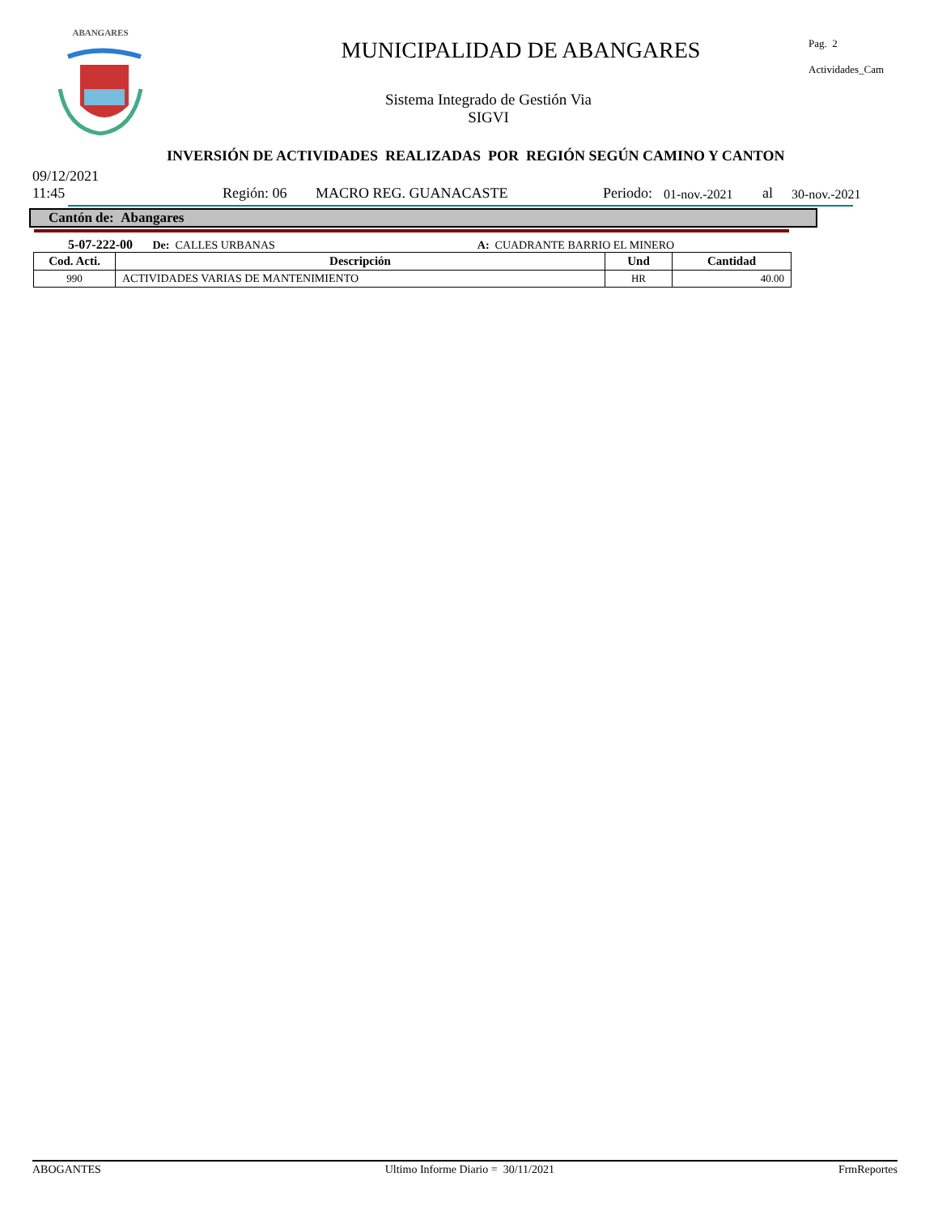ABANGARES
MUNICIPALIDAD DE ABANGARES
Sistema Integrado de Gestión Via
SIGVI
Pag. 2
Actividades_Cam
INVERSIÓN DE ACTIVIDADES REALIZADAS POR REGIÓN SEGÚN CAMINO Y CANTON
09/12/2021
11:45 Región: 06 MACRO REG. GUANACASTE Periodo: 01-nov.-2021 al 30-nov.-2021
Cantón de: Abangares
5-07-222-00 De: CALLES URBANAS A: CUADRANTE BARRIO EL MINERO
| Cod. Acti. | Descripción | Und | Cantidad |
| --- | --- | --- | --- |
| 990 | ACTIVIDADES VARIAS DE MANTENIMIENTO | HR | 40.00 |
ABOGANTES Ultimo Informe Diario = 30/11/2021 FrmReportes